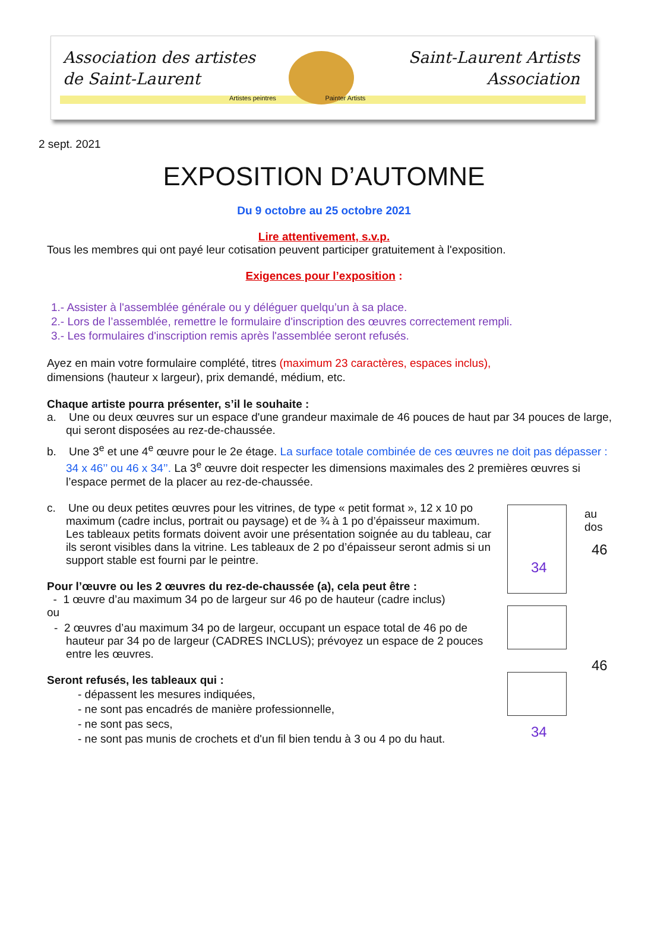Association des artistes
de Saint-Laurent
Artistes peintres Painter Artists
Saint-Laurent Artists
Association
2 sept. 2021
EXPOSITION D’AUTOMNE
Du 9 octobre au 25 octobre 2021
Lire attentivement, s.v.p.
Tous les membres qui ont payé leur cotisation peuvent participer gratuitement à l'exposition.
Exigences pour l’exposition :
1.- Assister à l'assemblée générale ou y déléguer quelqu’un à sa place.
2.- Lors de l’assemblée, remettre le formulaire d'inscription des œuvres correctement rempli.
3.- Les formulaires d'inscription remis après l'assemblée seront refusés.
Ayez en main votre formulaire complété, titres (maximum 23 caractères, espaces inclus),
dimensions (hauteur x largeur), prix demandé, médium, etc.
Chaque artiste pourra présenter, s’il le souhaite :
a. Une ou deux œuvres sur un espace d'une grandeur maximale de 46 pouces de haut par 34 pouces de large, qui seront disposées au rez-de-chaussée.
b. Une 3<sup>e</sup> et une 4<sup>e</sup> œuvre pour le 2e étage. La surface totale combinée de ces œuvres ne doit pas dépasser : 34 x 46’’ ou 46 x 34’’. La 3<sup>e</sup> œuvre doit respecter les dimensions maximales des 2 premières œuvres si l’espace permet de la placer au rez-de-chaussée.
c. Une ou deux petites œuvres pour les vitrines, de type « petit format », 12 x 10 po maximum (cadre inclus, portrait ou paysage) et de ¾ à 1 po d’épaisseur maximum. Les tableaux petits formats doivent avoir une présentation soignée au du tableau, car ils seront visibles dans la vitrine. Les tableaux de 2 po d’épaisseur seront admis si un support stable est fourni par le peintre.
Pour l’œuvre ou les 2 œuvres du rez-de-chaussée (a), cela peut être :
- 1 œuvre d’au maximum 34 po de largeur sur 46 po de hauteur (cadre inclus)
ou
- 2 œuvres d’au maximum 34 po de largeur, occupant un espace total de 46 po de hauteur par 34 po de largeur (CADRES INCLUS); prévoyez un espace de 2 pouces entre les œuvres.
Seront refusés, les tableaux qui :
- dépassent les mesures indiquées,
- ne sont pas encadrés de manière professionnelle,
- ne sont pas secs,
- ne sont pas munis de crochets et d'un fil bien tendu à 3 ou 4 po du haut.
34
au
dos
46
46
34